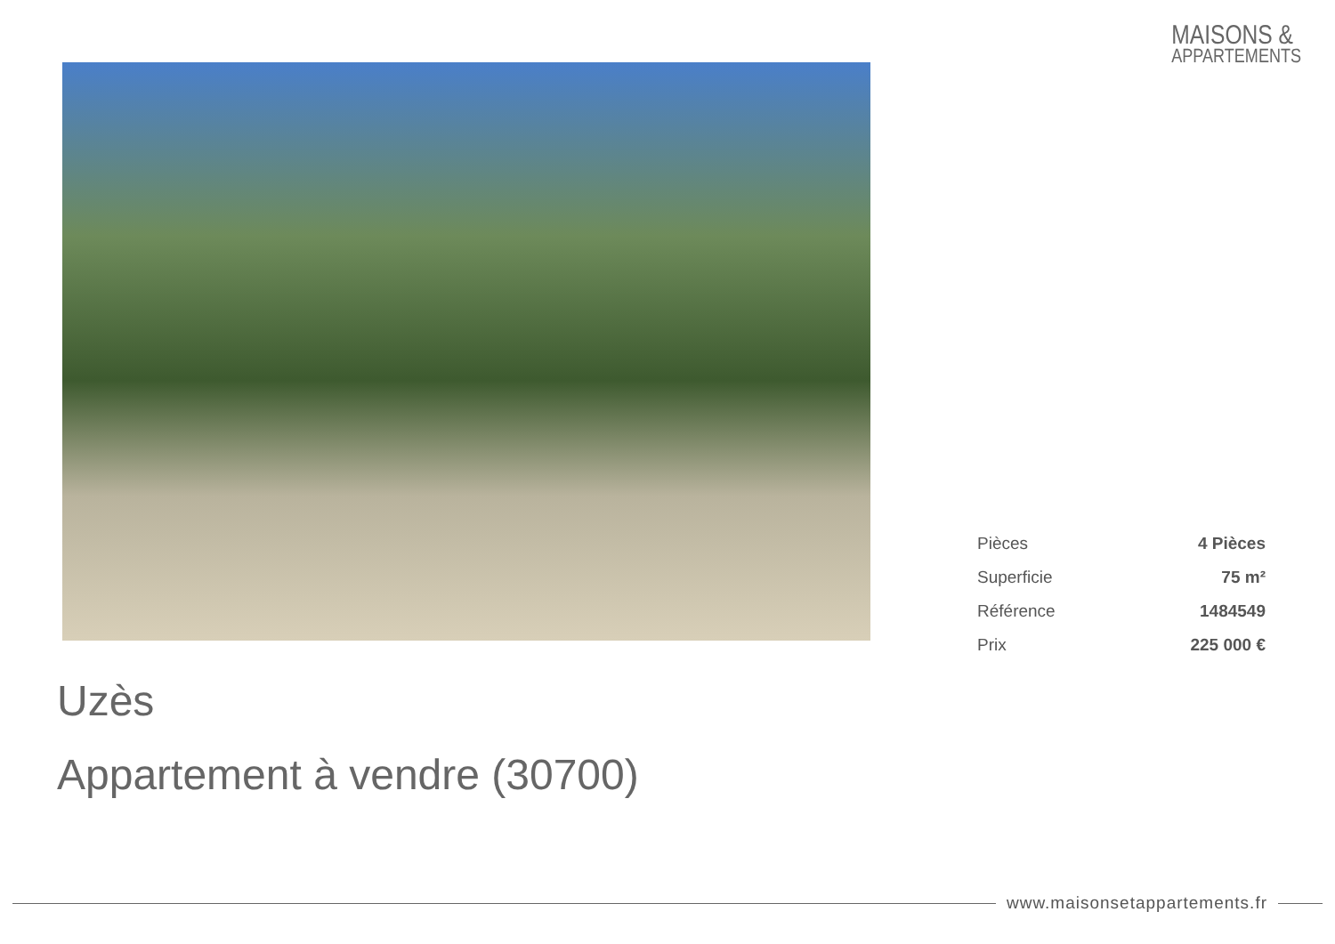MAISONS &
APPARTEMENTS
| Pièces | 4 Pièces |
| Superficie | 75 m² |
| Référence | 1484549 |
| Prix | 225 000 € |
Uzès
Appartement à vendre (30700)
www.maisonsetappartements.fr